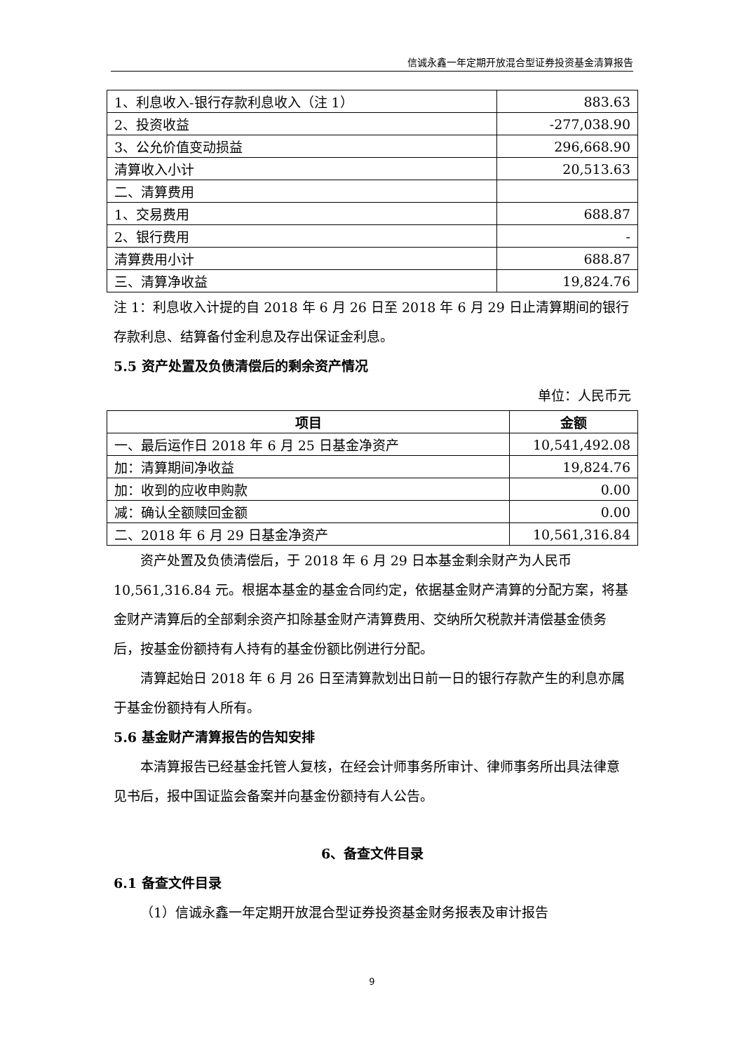信诚永鑫一年定期开放混合型证券投资基金清算报告
| 1、利息收入-银行存款利息收入（注 1） | 883.63 |
| 2、投资收益 | -277,038.90 |
| 3、公允价值变动损益 | 296,668.90 |
| 清算收入小计 | 20,513.63 |
| 二、清算费用 | |
| 1、交易费用 | 688.87 |
| 2、银行费用 | - |
| 清算费用小计 | 688.87 |
| 三、清算净收益 | 19,824.76 |
注 1：利息收入计提的自 2018 年 6 月 26 日至 2018 年 6 月 29 日止清算期间的银行存款利息、结算备付金利息及存出保证金利息。
5.5 资产处置及负债清偿后的剩余资产情况
单位：人民币元
| 项目 | 金额 |
| --- | --- |
| 一、最后运作日 2018 年 6 月 25 日基金净资产 | 10,541,492.08 |
| 加：清算期间净收益 | 19,824.76 |
| 加：收到的应收申购款 | 0.00 |
| 减：确认全额赎回金额 | 0.00 |
| 二、2018 年 6 月 29 日基金净资产 | 10,561,316.84 |
资产处置及负债清偿后，于 2018 年 6 月 29 日本基金剩余财产为人民币 10,561,316.84 元。根据本基金的基金合同约定，依据基金财产清算的分配方案，将基金财产清算后的全部剩余资产扣除基金财产清算费用、交纳所欠税款并清偿基金债务后，按基金份额持有人持有的基金份额比例进行分配。
清算起始日 2018 年 6 月 26 日至清算款划出日前一日的银行存款产生的利息亦属于基金份额持有人所有。
5.6 基金财产清算报告的告知安排
本清算报告已经基金托管人复核，在经会计师事务所审计、律师事务所出具法律意见书后，报中国证监会备案并向基金份额持有人公告。
6、备查文件目录
6.1 备查文件目录
（1）信诚永鑫一年定期开放混合型证券投资基金财务报表及审计报告
9